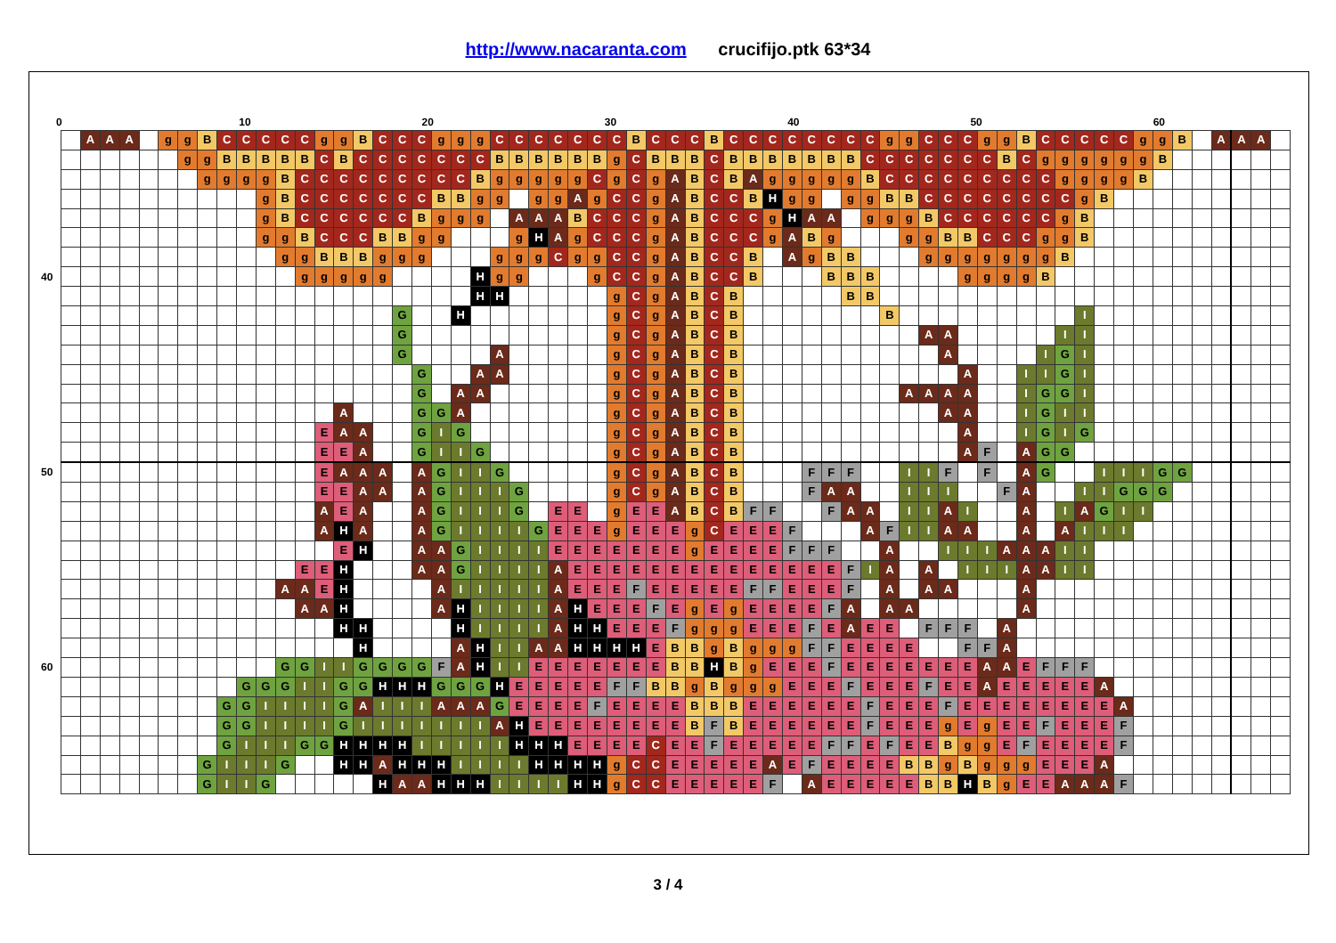http://www.nacaranta.com crucifijo.ptk 63*34
0 10 20 30 40 50 60
| | | A | A | A | | g | g | B | C | C | C | C | C | g | g | B | C | C | C | g | g | g | C | C | C | C | C | C | C | B | C | C | C | B | C | C | C | C | C | C | C | C | g | g | C | C | C | g | g | B | C | C | C | C | C | g | g | B | | A | A | A | |
| | | | | | | | g | g | B | B | B | B | B | C | B | C | C | C | C | C | C | C | B | B | B | B | B | B | g | C | B | B | B | C | B | B | B | B | B | B | B | C | C | C | C | C | C | C | B | C | g | g | g | g | g | g | B | | | | | | |
| | | | | | | | | g | g | g | g | B | C | C | C | C | C | C | C | C | C | B | g | g | g | g | g | C | g | C | g | A | B | C | B | A | g | g | g | g | g | B | C | C | C | C | C | C | C | C | C | g | g | g | g | B | | | | | | | |
| | | | | | | | | | | | g | B | C | C | C | C | C | C | C | B | B | g | g | | g | g | A | g | C | C | g | A | B | C | C | B | H | g | g | | g | g | B | B | C | C | C | C | C | C | C | C | g | B | | | | | | | | | |
| | | | | | | | | | | | g | B | C | C | C | C | C | C | B | g | g | g | | A | A | A | B | C | C | C | g | A | B | C | C | C | g | H | A | A | | g | g | g | B | C | C | C | C | C | C | g | B | | | | | | | | | | |
| | | | | | | | | | | | g | g | B | C | C | C | B | B | g | g | | | | g | H | A | g | C | C | C | g | A | B | C | C | C | g | A | B | g | | | | g | g | B | B | C | C | C | g | g | B | | | | | | | | | | |
| | | | | | | | | | | | | g | g | B | B | B | g | g | g | | | | g | g | g | C | g | g | C | C | g | A | B | C | C | B | | A | g | B | B | | | | g | g | g | g | g | g | g | B | | | | | | | | | | | |
| 40 | | | | | | | | | | | | | g | g | g | g | g | | | | | H | g | g | | | | g | C | C | g | A | B | C | C | B | | | | B | B | B | | | | | g | g | g | g | B | | | | | | | | | | | | |
| | | | | | | | | | | | | | | | | | | | | | | H | H | | | | | | g | C | g | A | B | C | B | | | | | | B | B | | | | | | | | | | | | | | | | | | | | | |
| | | | | | | | | | | | | | | | | | | G | | | H | | | | | | | | g | C | g | A | B | C | B | | | | | | | | B | | | | | | | | | | I | | | | | | | | | | |
| | | | | | | | | | | | | | | | | | | G | | | | | | | | | | | g | C | g | A | B | C | B | | | | | | | | | | A | A | | | | | | I | I | | | | | | | | | | |
| | | | | | | | | | | | | | | | | | | G | | | | | A | | | | | | g | C | g | A | B | C | B | | | | | | | | | | | A | | | | | I | G | I | | | | | | | | | | |
| | | | | | | | | | | | | | | | | | | | G | | | A | A | | | | | | g | C | g | A | B | C | B | | | | | | | | | | | | A | | | I | I | G | I | | | | | | | | | | |
| | | | | | | | | | | | | | | | | | | | G | | A | A | | | | | | | g | C | g | A | B | C | B | | | | | | | | | A | A | A | A | | | I | G | G | I | | | | | | | | | | |
| | | | | | | | | | | | | | | | A | | | | G | G | A | | | | | | | | g | C | g | A | B | C | B | | | | | | | | | | | A | A | | | I | G | I | I | | | | | | | | | | |
| | | | | | | | | | | | | | | E | A | A | | | G | I | G | | | | | | | | g | C | g | A | B | C | B | | | | | | | | | | | | A | | | I | G | I | G | | | | | | | | | | |
| | | | | | | | | | | | | | | E | E | A | | | G | I | I | G | | | | | | | g | C | g | A | B | C | B | | | | | | | | | | | | A | F | | A | G | G | | | | | | | | | | | |
| 50 | | | | | | | | | | | | | | E | A | A | A | | A | G | I | I | G | | | | | | g | C | g | A | B | C | B | | | | F | F | F | | | I | I | F | | F | | A | G | | | I | I | I | G | G | | | | | |
| | | | | | | | | | | | | | | E | E | A | A | | A | G | I | I | I | G | | | | | g | C | g | A | B | C | B | | | | F | A | A | | | I | I | I | | | F | A | | | I | I | G | G | G | | | | | | |
| | | | | | | | | | | | | | | A | E | A | | | A | G | I | I | I | G | | E | E | | g | E | E | A | B | C | B | F | F | | | F | A | A | | I | I | A | I | | | A | | I | A | G | I | I | | | | | | | |
| | | | | | | | | | | | | | | A | H | A | | | A | G | I | I | I | I | G | E | E | E | g | E | E | E | g | C | E | E | E | F | | | | A | F | I | I | A | A | | | A | | A | I | I | I | | | | | | | | |
| | | | | | | | | | | | | | | | E | H | | | A | A | G | I | I | I | I | E | E | E | E | E | E | E | g | E | E | E | E | F | F | F | | | A | | | I | I | I | A | A | A | I | I | | | | | | | | | | |
| | | | | | | | | | | | | | E | E | H | | | | A | A | G | I | I | I | I | A | E | E | E | E | E | E | E | E | E | E | E | E | E | E | F | I | A | | A | | I | I | I | A | A | I | I | | | | | | | | | | |
| | | | | | | | | | | | | A | A | E | H | | | | | A | I | I | I | I | I | A | E | E | E | F | E | E | E | E | E | F | F | E | E | E | F | | A | | A | A | | | | A | | | | | | | | | | | | | |
| | | | | | | | | | | | | | A | A | H | | | | | A | H | I | I | I | I | A | H | E | E | E | F | E | g | E | g | E | E | E | E | F | A | | A | A | | | | | | A | | | | | | | | | | | | | |
| | | | | | | | | | | | | | | | H | H | | | | | H | I | I | I | I | A | H | H | E | E | E | F | g | g | g | E | E | E | F | E | A | E | E | | F | F | F | | A | | | | | | | | | | | | | | |
| | | | | | | | | | | | | | | | | H | | | | | A | H | I | I | A | A | H | H | H | H | E | B | B | g | B | g | g | g | F | F | E | E | E | E | | | F | F | A | | | | | | | | | | | | | | |
| 60 | | | | | | | | | | | | G | G | I | I | G | G | G | G | F | A | H | I | I | E | E | E | E | E | E | E | B | B | H | B | g | E | E | E | F | E | E | E | E | E | E | E | A | A | E | F | F | F | | | | | | | | | | |
| | | | | | | | | | | G | G | G | I | I | G | G | H | H | H | G | G | G | H | E | E | E | E | E | F | F | B | B | g | B | g | g | g | E | E | E | F | E | E | E | F | E | E | A | E | E | E | E | E | A | | | | | | | | | |
| | | | | | | | | | G | G | I | I | I | I | G | A | I | I | I | A | A | A | G | E | E | E | E | F | E | E | E | E | B | B | B | E | E | E | E | E | E | F | E | E | E | F | E | E | E | E | E | E | E | E | A | | | | | | | | |
| | | | | | | | | | G | G | I | I | I | I | G | I | I | I | I | I | I | I | A | H | E | E | E | E | E | E | E | E | B | F | B | E | E | E | E | E | E | F | E | E | E | g | E | g | E | E | F | E | E | E | F | | | | | | | | |
| | | | | | | | | | G | I | I | I | G | G | H | H | H | H | I | I | I | I | I | H | H | H | E | E | E | E | C | E | E | F | E | E | E | E | E | F | F | E | F | E | E | B | g | g | E | F | E | E | E | E | F | | | | | | | | |
| | | | | | | | | G | I | I | I | G | | | H | H | A | H | H | H | I | I | I | I | H | H | H | H | g | C | C | E | E | E | E | E | A | E | F | E | E | E | E | B | B | g | B | g | g | g | E | E | E | A | | | | | | | | | |
| | | | | | | | | G | I | I | G | | | | | | H | A | A | H | H | H | I | I | I | I | H | H | g | C | C | E | E | E | E | E | F | | A | E | E | E | E | E | B | B | H | B | g | E | E | A | A | A | F | | | | | | | | |
3 / 4